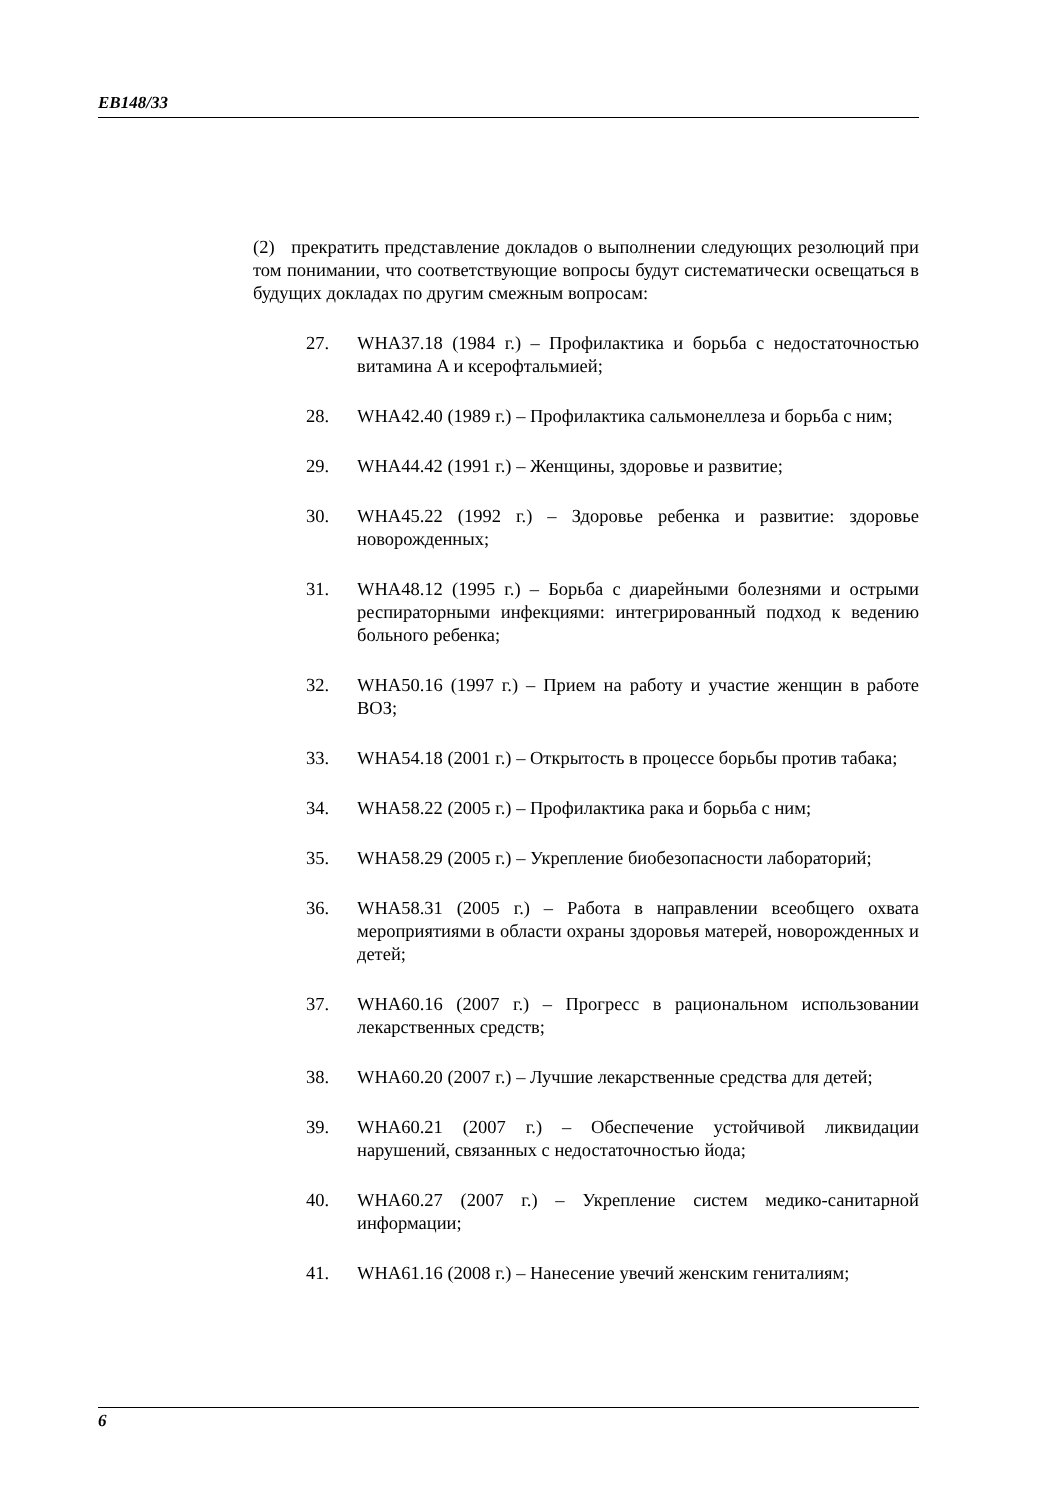EB148/33
(2) прекратить представление докладов о выполнении следующих резолюций при том понимании, что соответствующие вопросы будут систематически освещаться в будущих докладах по другим смежным вопросам:
27. WHA37.18 (1984 г.) – Профилактика и борьба с недостаточностью витамина A и ксерофтальмией;
28. WHA42.40 (1989 г.) – Профилактика сальмонеллеза и борьба с ним;
29. WHA44.42 (1991 г.) – Женщины, здоровье и развитие;
30. WHA45.22 (1992 г.) – Здоровье ребенка и развитие: здоровье новорожденных;
31. WHA48.12 (1995 г.) – Борьба с диарейными болезнями и острыми респираторными инфекциями: интегрированный подход к ведению больного ребенка;
32. WHA50.16 (1997 г.) – Прием на работу и участие женщин в работе ВОЗ;
33. WHA54.18 (2001 г.) – Открытость в процессе борьбы против табака;
34. WHA58.22 (2005 г.) – Профилактика рака и борьба с ним;
35. WHA58.29 (2005 г.) – Укрепление биобезопасности лабораторий;
36. WHA58.31 (2005 г.) – Работа в направлении всеобщего охвата мероприятиями в области охраны здоровья матерей, новорожденных и детей;
37. WHA60.16 (2007 г.) – Прогресс в рациональном использовании лекарственных средств;
38. WHA60.20 (2007 г.) – Лучшие лекарственные средства для детей;
39. WHA60.21 (2007 г.) – Обеспечение устойчивой ликвидации нарушений, связанных с недостаточностью йода;
40. WHA60.27 (2007 г.) – Укрепление систем медико-санитарной информации;
41. WHA61.16 (2008 г.) – Нанесение увечий женским гениталиям;
6